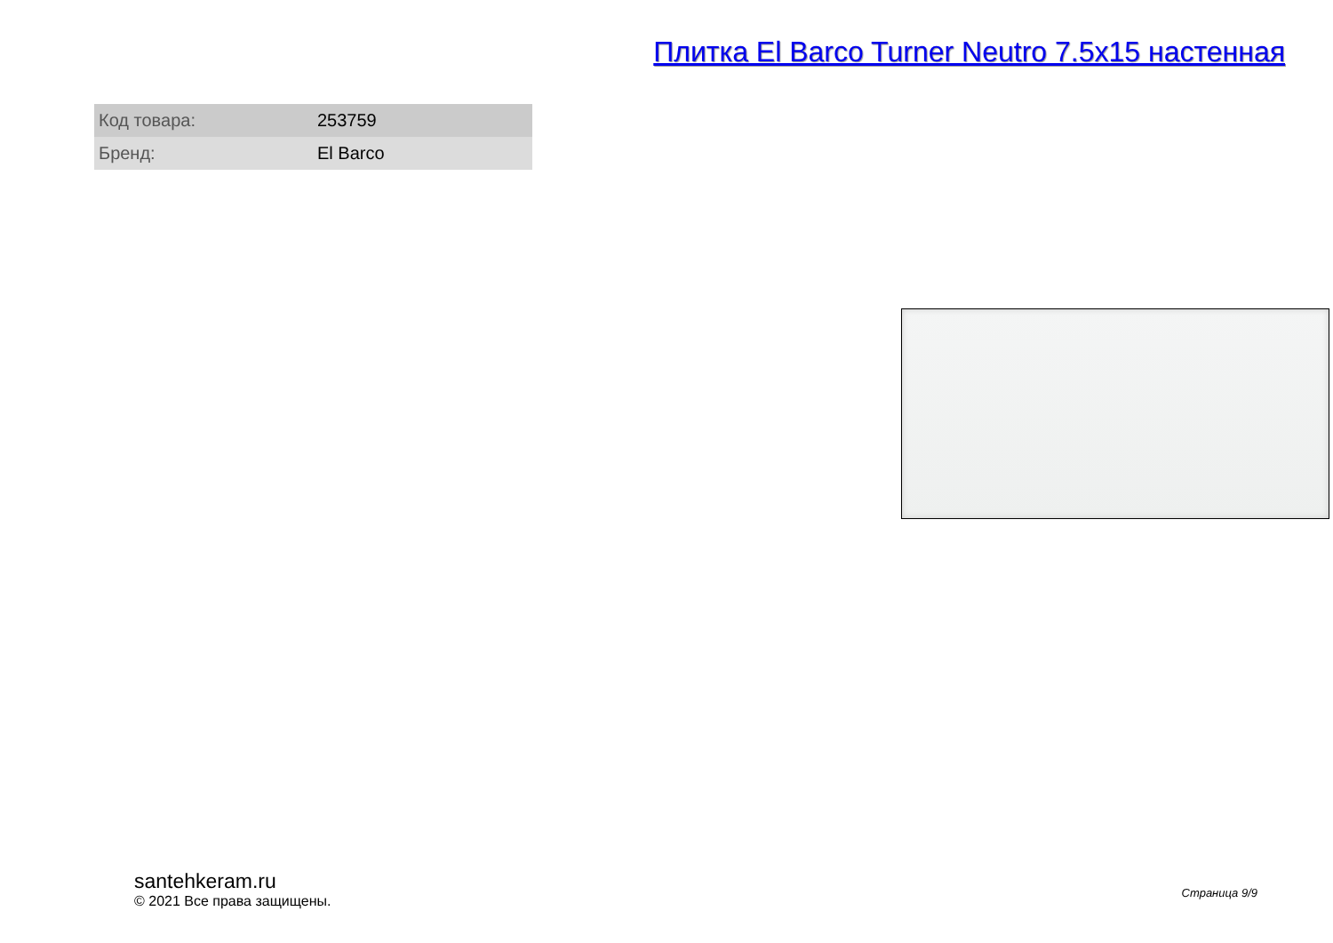Плитка El Barco Turner Neutro 7.5x15 настенная
| Код товара: | 253759 |
| Бренд: | El Barco |
santehkeram.ru
© 2021 Все права защищены.
Страница 9/9